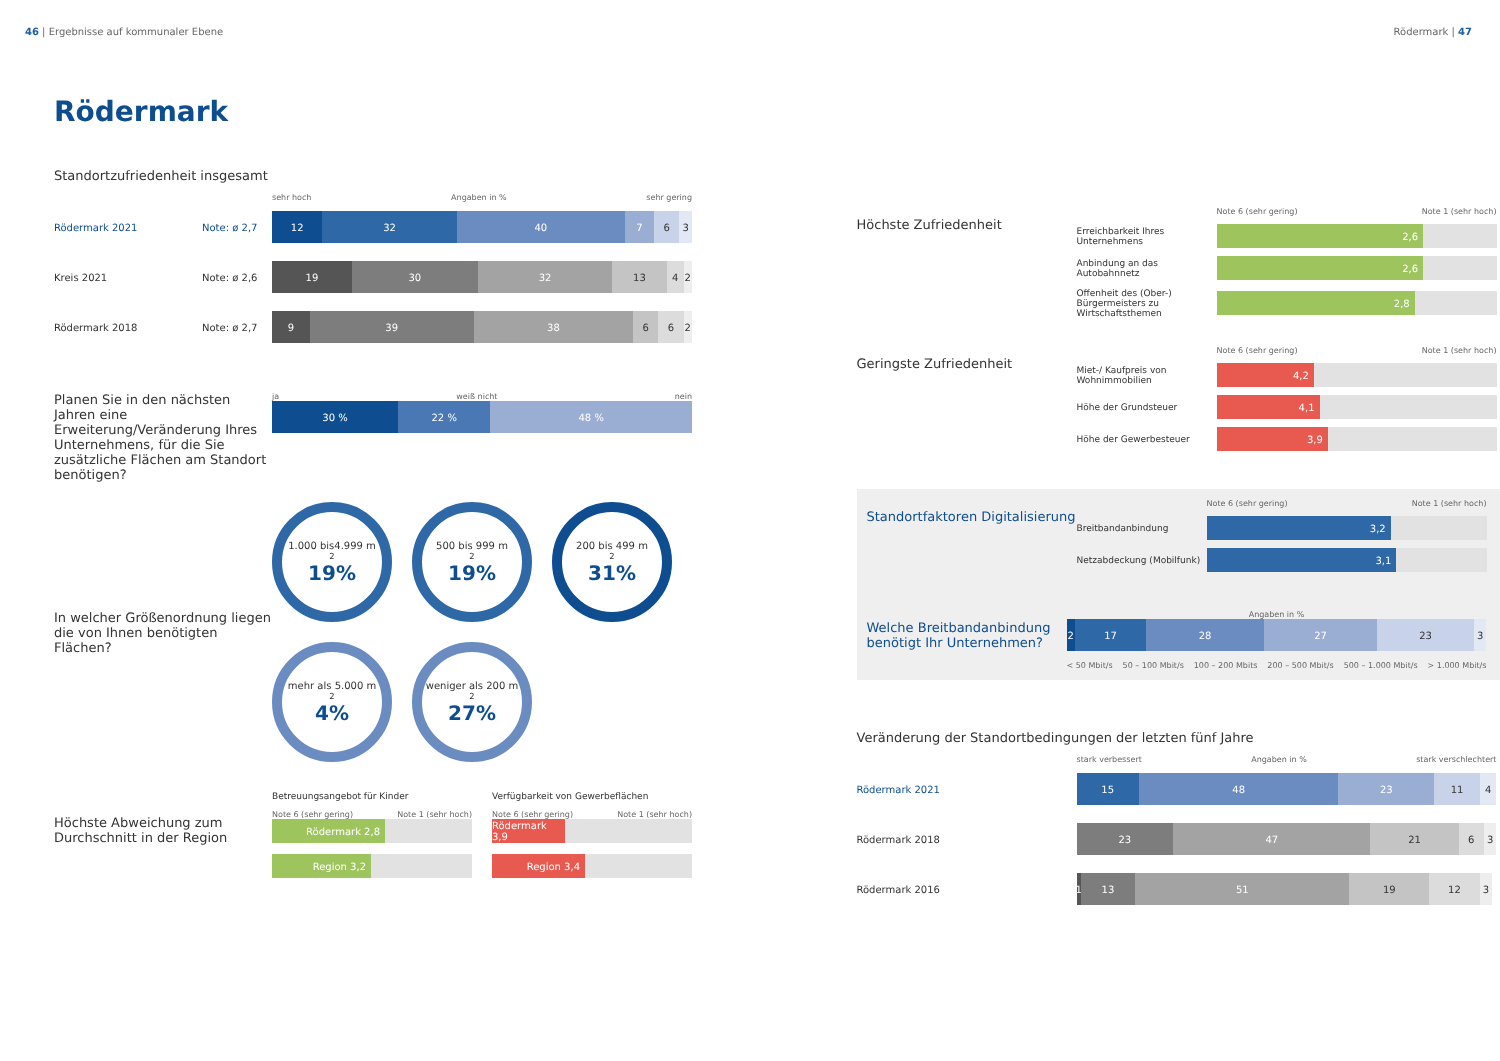46 | Ergebnisse auf kommunaler Ebene
Rödermark | 47
Rödermark
Standortzufriedenheit insgesamt
sehr hoch Angaben in % sehr gering
Rödermark 2021 Note: ø 2,7
12 32 40 7 6 3
Kreis 2021 Note: ø 2,6
19 30 32 13 4 2
Rödermark 2018 Note: ø 2,7
9 39 38 6 6 2
Planen Sie in den nächsten Jahren eine Erweiterung/Veränderung Ihres Unternehmens, für die Sie zusätzliche Flächen am Standort benötigen?
ja weiß nicht nein
30 % 22 % 48 %
In welcher Größenordnung liegen die von Ihnen benötigten Flächen?
1.000 bis4.999 m<sup>2</sup>
19%
500 bis 999 m<sup>2</sup>
19%
200 bis 499 m<sup>2</sup>
31%
mehr als 5.000 m<sup>2</sup>
4%
weniger als 200 m<sup>2</sup>
27%
Höchste Abweichung zum Durchschnitt in der Region
Betreuungsangebot für Kinder
Note 6 (sehr gering) Note 1 (sehr hoch)
Rödermark 2,8
Region 3,2
Verfügbarkeit von Gewerbeflächen
Note 6 (sehr gering) Note 1 (sehr hoch)
Rödermark 3,9
Region 3,4
Höchste Zufriedenheit
Note 6 (sehr gering) Note 1 (sehr hoch)
Erreichbarkeit Ihres Unternehmens
2,6
Anbindung an das Autobahnnetz
2,6
Offenheit des (Ober-) Bürgermeisters zu Wirtschaftsthemen
2,8
Geringste Zufriedenheit
Note 6 (sehr gering) Note 1 (sehr hoch)
Miet-/ Kaufpreis von Wohnimmobilien
4,2
Höhe der Grundsteuer
4,1
Höhe der Gewerbesteuer
3,9
Standortfaktoren Digitalisierung
Note 6 (sehr gering) Note 1 (sehr hoch)
Breitbandanbindung
3,2
Netzabdeckung (Mobilfunk)
3,1
Welche Breitbandanbindung benötigt Ihr Unternehmen?
Angaben in %
2 17 28 27 23 3
< 50 Mbit/s 50 – 100 Mbit/s 100 – 200 Mbits 200 – 500 Mbit/s 500 – 1.000 Mbit/s > 1.000 Mbit/s
Veränderung der Standortbedingungen der letzten fünf Jahre
stark verbessert Angaben in % stark verschlechtert
Rödermark 2021
15 48 23 11 4
Rödermark 2018
23 47 21 6 3
Rödermark 2016
1 13 51 19 12 3